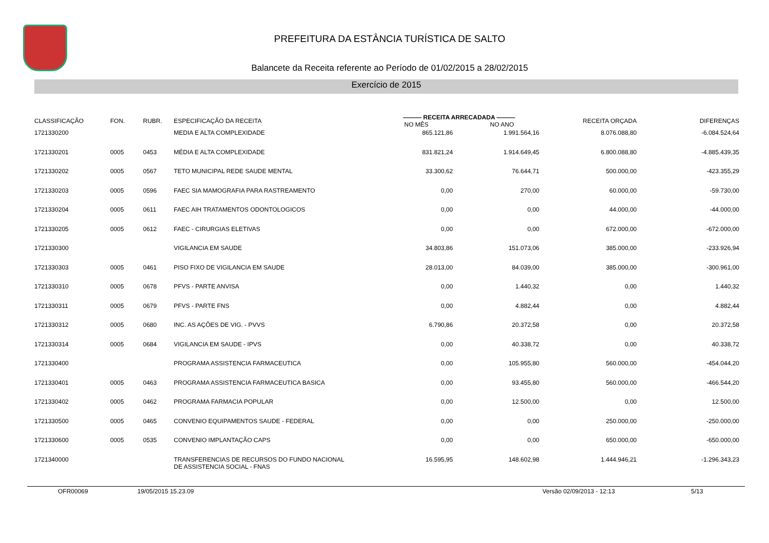PREFEITURA DA ESTÂNCIA TURÍSTICA DE SALTO
Balancete da Receita referente ao Período de 01/02/2015 a 28/02/2015
Exercício de 2015
| CLASSIFICAÇÃO | FON. | RUBR. | ESPECIFICAÇÃO DA RECEITA | ——— RECEITA ARRECADADA ——— NO MÊS NO ANO | | RECEITA ORÇADA | DIFERENÇAS |
| --- | --- | --- | --- | --- | --- | --- | --- |
| 1721330200 | | | MEDIA E ALTA COMPLEXIDADE | 865.121,86 | 1.991.564,16 | 8.076.088,80 | -6.084.524,64 |
| 1721330201 | 0005 | 0453 | MÉDIA E ALTA COMPLEXIDADE | 831.821,24 | 1.914.649,45 | 6.800.088,80 | -4.885.439,35 |
| 1721330202 | 0005 | 0567 | TETO MUNICIPAL REDE SAUDE MENTAL | 33.300,62 | 76.644,71 | 500.000,00 | -423.355,29 |
| 1721330203 | 0005 | 0596 | FAEC SIA MAMOGRAFIA PARA RASTREAMENTO | 0,00 | 270,00 | 60.000,00 | -59.730,00 |
| 1721330204 | 0005 | 0611 | FAEC AIH TRATAMENTOS ODONTOLOGICOS | 0,00 | 0,00 | 44.000,00 | -44.000,00 |
| 1721330205 | 0005 | 0612 | FAEC - CIRURGIAS ELETIVAS | 0,00 | 0,00 | 672.000,00 | -672.000,00 |
| 1721330300 | | | VIGILANCIA EM SAUDE | 34.803,86 | 151.073,06 | 385.000,00 | -233.926,94 |
| 1721330303 | 0005 | 0461 | PISO FIXO DE VIGILANCIA EM SAUDE | 28.013,00 | 84.039,00 | 385.000,00 | -300.961,00 |
| 1721330310 | 0005 | 0678 | PFVS - PARTE ANVISA | 0,00 | 1.440,32 | 0,00 | 1.440,32 |
| 1721330311 | 0005 | 0679 | PFVS - PARTE FNS | 0,00 | 4.882,44 | 0,00 | 4.882,44 |
| 1721330312 | 0005 | 0680 | INC. AS AÇÕES DE VIG. - PVVS | 6.790,86 | 20.372,58 | 0,00 | 20.372,58 |
| 1721330314 | 0005 | 0684 | VIGILANCIA EM SAUDE - IPVS | 0,00 | 40.338,72 | 0,00 | 40.338,72 |
| 1721330400 | | | PROGRAMA ASSISTENCIA FARMACEUTICA | 0,00 | 105.955,80 | 560.000,00 | -454.044,20 |
| 1721330401 | 0005 | 0463 | PROGRAMA ASSISTENCIA FARMACEUTICA BASICA | 0,00 | 93.455,80 | 560.000,00 | -466.544,20 |
| 1721330402 | 0005 | 0462 | PROGRAMA FARMACIA POPULAR | 0,00 | 12.500,00 | 0,00 | 12.500,00 |
| 1721330500 | 0005 | 0465 | CONVENIO EQUIPAMENTOS SAUDE - FEDERAL | 0,00 | 0,00 | 250.000,00 | -250.000,00 |
| 1721330600 | 0005 | 0535 | CONVENIO IMPLANTAÇÃO CAPS | 0,00 | 0,00 | 650.000,00 | -650.000,00 |
| 1721340000 | | | TRANSFERENCIAS DE RECURSOS DO FUNDO NACIONAL DE ASSISTENCIA SOCIAL - FNAS | 16.595,95 | 148.602,98 | 1.444.946,21 | -1.296.343,23 |
OFR00069 19/05/2015 15.23.09 Versão 02/09/2013 - 12:13 5/13